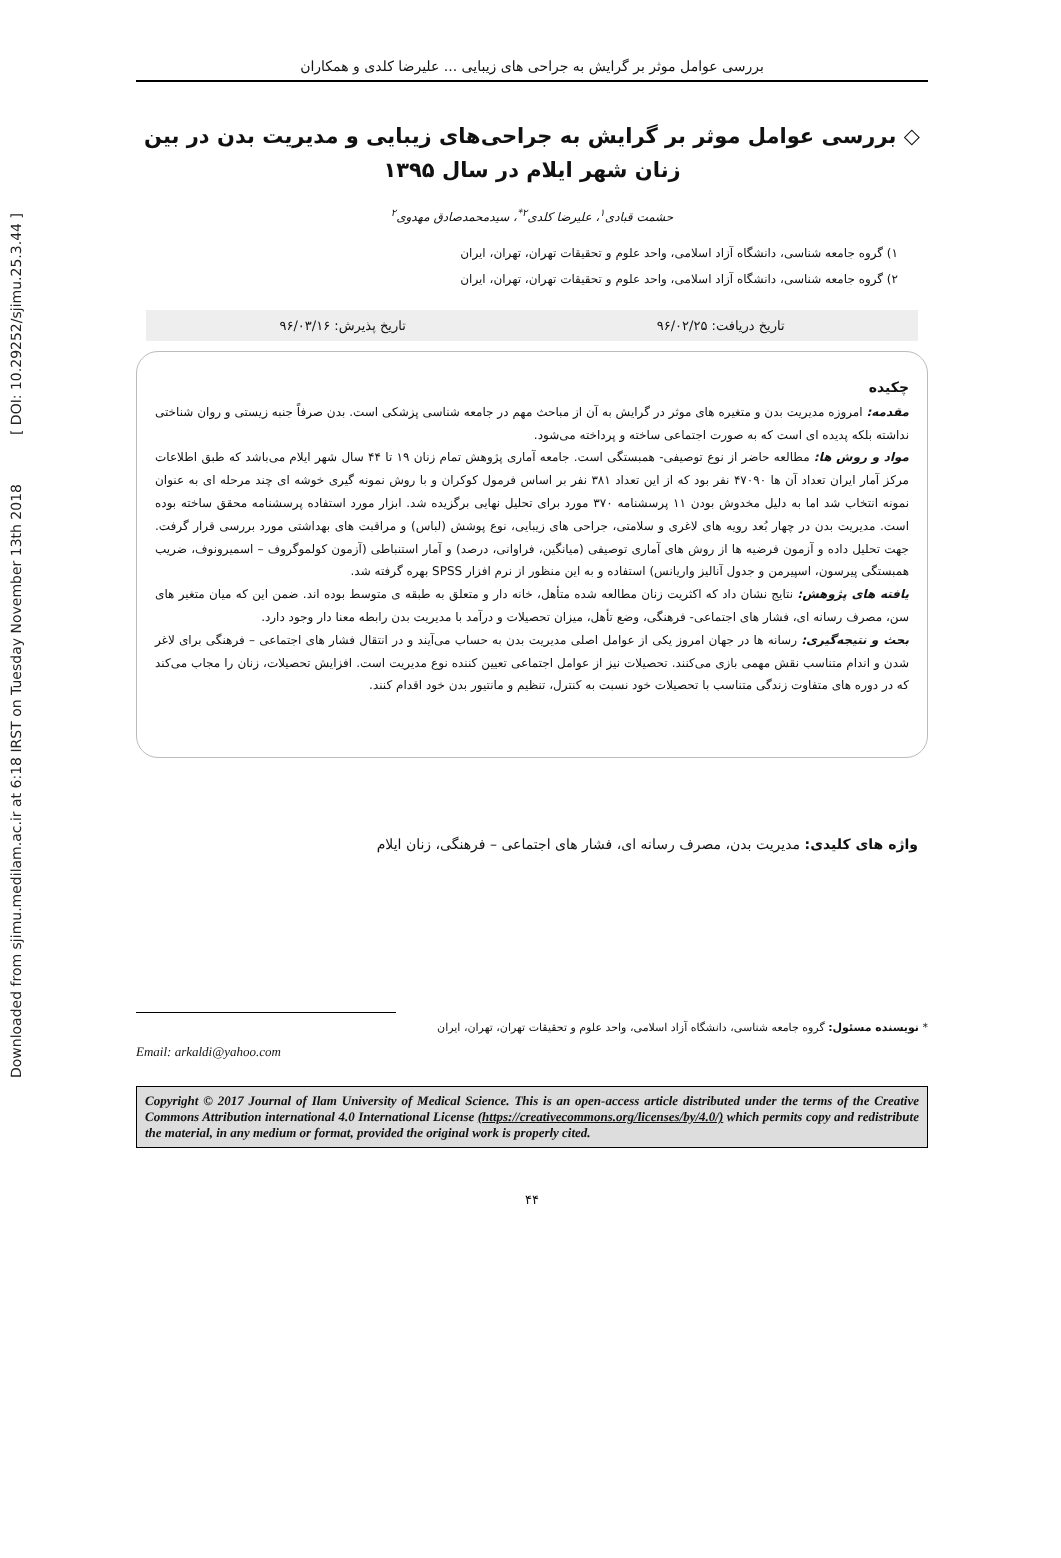Downloaded from sjimu.medilam.ac.ir at 6:18 IRST on Tuesday November 13th 2018 [ DOI: 10.29252/sjimu.25.3.44 ]
بررسی عوامل موثر بر گرایش به جراحی های زیبایی ... علیرضا کلدی و همکاران
◇ بررسی عوامل موثر بر گرایش به جراحی‌های زیبایی و مدیریت بدن در بین زنان شهر ایلام در سال ۱۳۹۵
حشمت قبادی<sup>۱</sup>، علیرضا کلدی<sup>۲*</sup>، سیدمحمدصادق مهدوی<sup>۲</sup>
۱) گروه جامعه شناسی، دانشگاه آزاد اسلامی، واحد علوم و تحقیقات تهران، تهران، ایران
۲) گروه جامعه شناسی، دانشگاه آزاد اسلامی، واحد علوم و تحقیقات تهران، تهران، ایران
تاریخ دریافت: ۹۶/۰۲/۲۵ تاریخ پذیرش: ۹۶/۰۳/۱۶
چکیده
مقدمه: امروزه مدیریت بدن و متغیره های موثر در گرایش به آن از مباحث مهم در جامعه شناسی پزشکی است. بدن صرفاً جنبه زیستی و روان شناختی نداشته بلکه پدیده ای است که به صورت اجتماعی ساخته و پرداخته می‌شود.
مواد و روش ها: مطالعه حاضر از نوع توصیفی- همبستگی است. جامعه آماری پژوهش تمام زنان ۱۹ تا ۴۴ سال شهر ایلام می‌باشد که طبق اطلاعات مرکز آمار ایران تعداد آن ها ۴۷۰۹۰ نفر بود که از این تعداد ۳۸۱ نفر بر اساس فرمول کوکران و با روش نمونه گیری خوشه ای چند مرحله ای به عنوان نمونه انتخاب شد اما به دلیل مخدوش بودن ۱۱ پرسشنامه ۳۷۰ مورد برای تحلیل نهایی برگزیده شد. ابزار مورد استفاده پرسشنامه محقق ساخته بوده است. مدیریت بدن در چهار بُعد رویه های لاغری و سلامتی، جراحی های زیبایی، نوع پوشش (لباس) و مراقبت های بهداشتی مورد بررسی قرار گرفت. جهت تحلیل داده و آزمون فرضیه ها از روش های آماری توصیفی (میانگین، فراوانی، درصد) و آمار استنباطی (آزمون کولموگروف – اسمیرونوف، ضریب همبستگی پیرسون، اسپیرمن و جدول آنالیز واریانس) استفاده و به این منظور از نرم افزار SPSS بهره گرفته شد.
یافته های پژوهش: نتایج نشان داد که اکثریت زنان مطالعه شده متأهل، خانه دار و متعلق به طبقه ی متوسط بوده اند. ضمن این که میان متغیر های سن، مصرف رسانه ای، فشار های اجتماعی- فرهنگی، وضع تأهل، میزان تحصیلات و درآمد با مدیریت بدن رابطه معنا دار وجود دارد.
بحث و نتیجه‌گیری: رسانه ها در جهان امروز یکی از عوامل اصلی مدیریت بدن به حساب می‌آیند و در انتقال فشار های اجتماعی – فرهنگی برای لاغر شدن و اندام متناسب نقش مهمی بازی می‌کنند. تحصیلات نیز از عوامل اجتماعی تعیین کننده نوع مدیریت است. افزایش تحصیلات، زنان را مجاب می‌کند که در دوره های متفاوت زندگی متناسب با تحصیلات خود نسبت به کنترل، تنظیم و مانتیور بدن خود اقدام کنند.
واژه های کلیدی: مدیریت بدن، مصرف رسانه ای، فشار های اجتماعی – فرهنگی، زنان ایلام
* نویسنده مسئول: گروه جامعه شناسی، دانشگاه آزاد اسلامی، واحد علوم و تحقیقات تهران، تهران، ایران
Email: arkaldi@yahoo.com
Copyright © 2017 Journal of Ilam University of Medical Science. This is an open-access article distributed under the terms of the Creative Commons Attribution international 4.0 International License (https://creativecommons.org/licenses/by/4.0/) which permits copy and redistribute the material, in any medium or format, provided the original work is properly cited.
۴۴